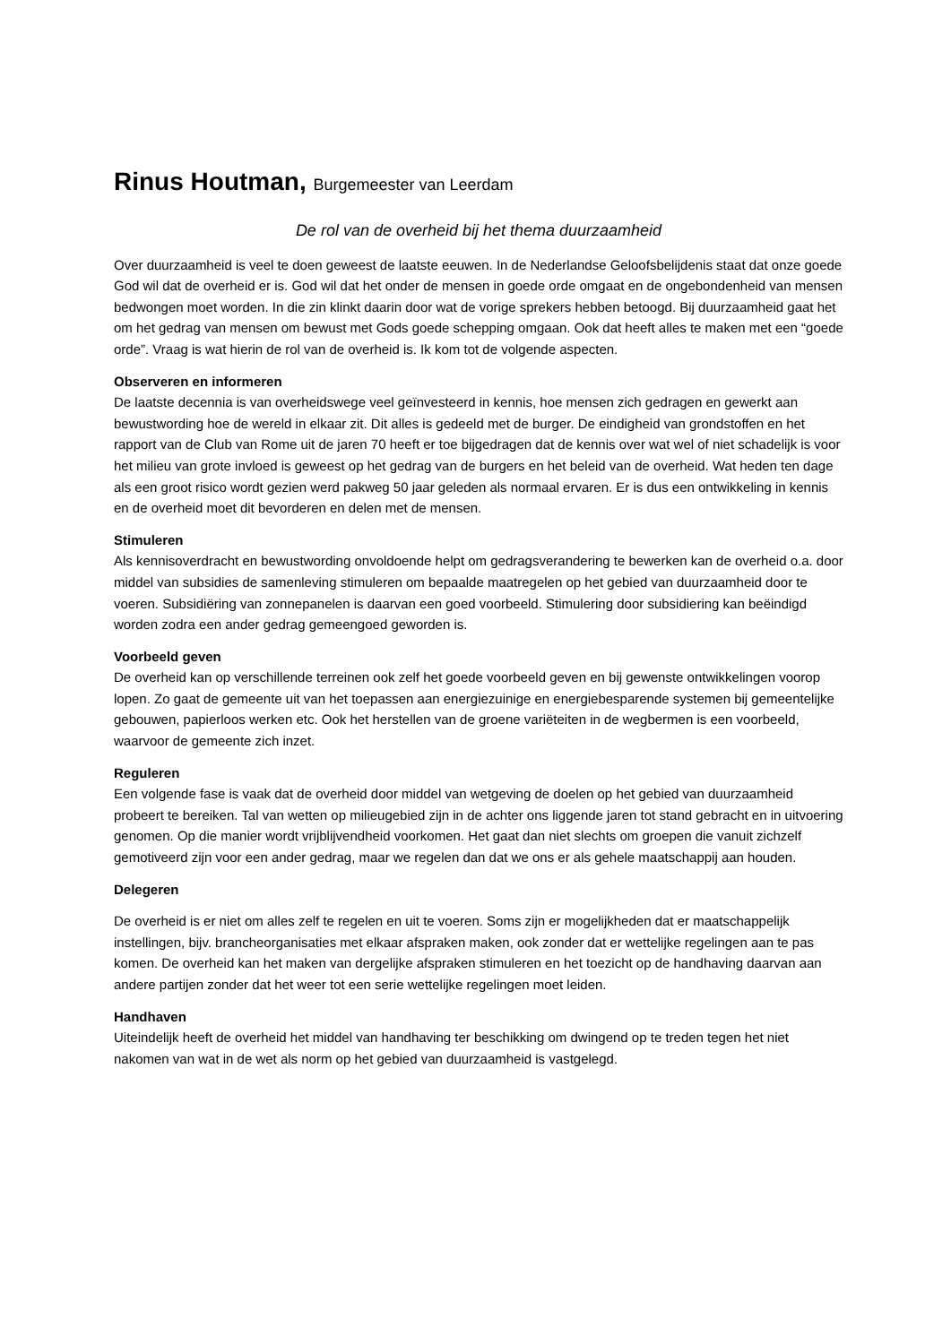Rinus Houtman, Burgemeester van Leerdam
De rol van de overheid bij het thema duurzaamheid
Over duurzaamheid is veel te doen geweest de laatste eeuwen. In de Nederlandse Geloofsbelijdenis staat dat onze goede God wil dat de overheid er is. God wil dat het onder de mensen in goede orde omgaat en de ongebondenheid van mensen bedwongen moet worden. In die zin klinkt daarin door wat de vorige sprekers hebben betoogd. Bij duurzaamheid gaat het om het gedrag van mensen om bewust met Gods goede schepping omgaan. Ook dat heeft alles te maken met een “goede orde”. Vraag is wat hierin de rol van de overheid is. Ik kom tot de volgende aspecten.
Observeren en informeren
De laatste decennia is van overheidswege veel geïnvesteerd in kennis, hoe mensen zich gedragen en gewerkt aan bewustwording hoe de wereld in elkaar zit. Dit alles is gedeeld met de burger. De eindigheid van grondstoffen en het rapport van de Club van Rome uit de jaren 70 heeft er toe bijgedragen dat de kennis over wat wel of niet schadelijk is voor het milieu van grote invloed is geweest op het gedrag van de burgers en het beleid van de overheid. Wat heden ten dage als een groot risico wordt gezien werd pakweg 50 jaar geleden als normaal ervaren. Er is dus een ontwikkeling in kennis en de overheid moet dit bevorderen en delen met de mensen.
Stimuleren
Als kennisoverdracht en bewustwording onvoldoende helpt om gedragsverandering te bewerken kan de overheid o.a. door middel van subsidies de samenleving stimuleren om bepaalde maatregelen op het gebied van duurzaamheid door te voeren. Subsidiëring van zonnepanelen is daarvan een goed voorbeeld. Stimulering door subsidiering kan beëindigd worden zodra een ander gedrag gemeengoed geworden is.
Voorbeeld geven
De overheid kan op verschillende terreinen ook zelf het goede voorbeeld geven en bij gewenste ontwikkelingen voorop lopen. Zo gaat de gemeente uit van het toepassen aan energiezuinige en energiebesparende systemen bij gemeentelijke gebouwen, papierloos werken etc. Ook het herstellen van de groene variëteiten in de wegbermen is een voorbeeld, waarvoor de gemeente zich inzet.
Reguleren
Een volgende fase is vaak dat de overheid door middel van wetgeving de doelen op het gebied van duurzaamheid probeert te bereiken. Tal van wetten op milieugebied zijn in de achter ons liggende jaren tot stand gebracht en in uitvoering genomen. Op die manier wordt vrijblijvendheid voorkomen. Het gaat dan niet slechts om groepen die vanuit zichzelf gemotiveerd zijn voor een ander gedrag, maar we regelen dan dat we ons er als gehele maatschappij aan houden.
Delegeren
De overheid is er niet om alles zelf te regelen en uit te voeren. Soms zijn er mogelijkheden dat er maatschappelijk instellingen, bijv. brancheorganisaties met elkaar afspraken maken, ook zonder dat er wettelijke regelingen aan te pas komen. De overheid kan het maken van dergelijke afspraken stimuleren en het toezicht op de handhaving daarvan aan andere partijen zonder dat het weer tot een serie wettelijke regelingen moet leiden.
Handhaven
Uiteindelijk heeft de overheid het middel van handhaving ter beschikking om dwingend op te treden tegen het niet nakomen van wat in de wet als norm op het gebied van duurzaamheid is vastgelegd.